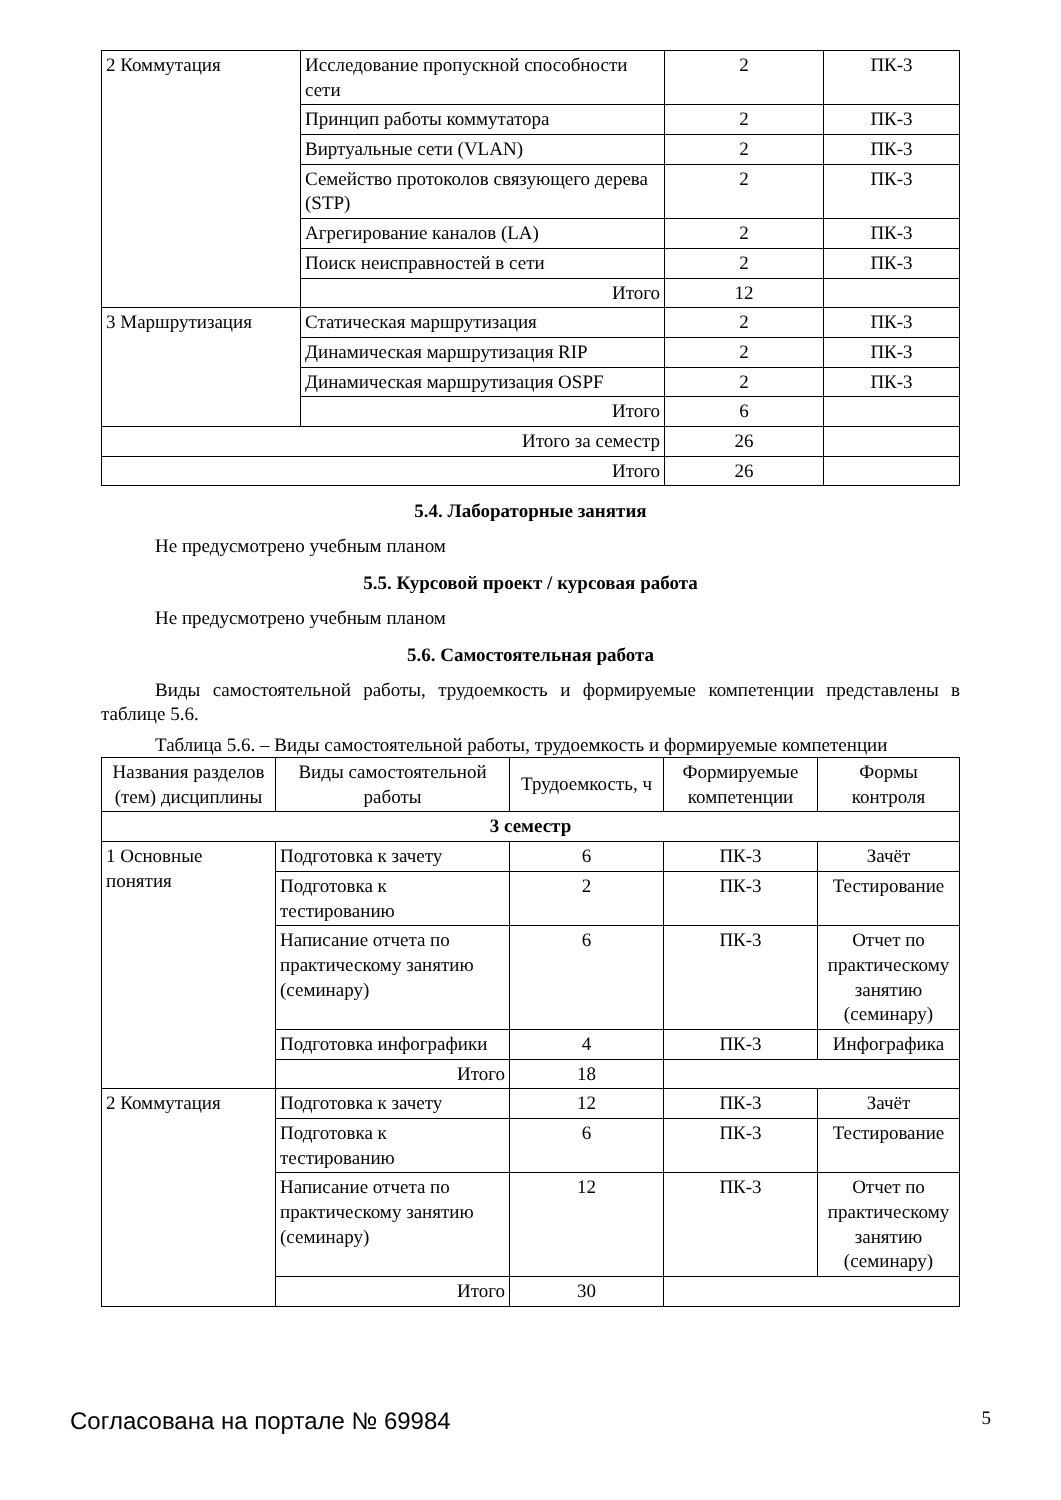| 2 Коммутация | Исследование пропускной способности сети | 2 | ПК-3 |
| | Принцип работы коммутатора | 2 | ПК-3 |
| | Виртуальные сети (VLAN) | 2 | ПК-3 |
| | Семейство протоколов связующего дерева (STP) | 2 | ПК-3 |
| | Агрегирование каналов (LA) | 2 | ПК-3 |
| | Поиск неисправностей в сети | 2 | ПК-3 |
| | Итого | 12 | |
| 3 Маршрутизация | Статическая маршрутизация | 2 | ПК-3 |
| | Динамическая маршрутизация RIP | 2 | ПК-3 |
| | Динамическая маршрутизация OSPF | 2 | ПК-3 |
| | Итого | 6 | |
| Итого за семестр | | 26 | |
| Итого | | 26 | |
5.4. Лабораторные занятия
Не предусмотрено учебным планом
5.5. Курсовой проект / курсовая работа
Не предусмотрено учебным планом
5.6. Самостоятельная работа
Виды самостоятельной работы, трудоемкость и формируемые компетенции представлены в таблице 5.6.
Таблица 5.6. – Виды самостоятельной работы, трудоемкость и формируемые компетенции
| Названия разделов (тем) дисциплины | Виды самостоятельной работы | Трудоемкость, ч | Формируемые компетенции | Формы контроля |
| --- | --- | --- | --- | --- |
| 3 семестр | | | | |
| 1 Основные понятия | Подготовка к зачету | 6 | ПК-3 | Зачёт |
| | Подготовка к тестированию | 2 | ПК-3 | Тестирование |
| | Написание отчета по практическому занятию (семинару) | 6 | ПК-3 | Отчет по практическому занятию (семинару) |
| | Подготовка инфографики | 4 | ПК-3 | Инфографика |
| | Итого | 18 | | |
| 2 Коммутация | Подготовка к зачету | 12 | ПК-3 | Зачёт |
| | Подготовка к тестированию | 6 | ПК-3 | Тестирование |
| | Написание отчета по практическому занятию (семинару) | 12 | ПК-3 | Отчет по практическому занятию (семинару) |
| | Итого | 30 | | |
Согласована на портале № 69984 5